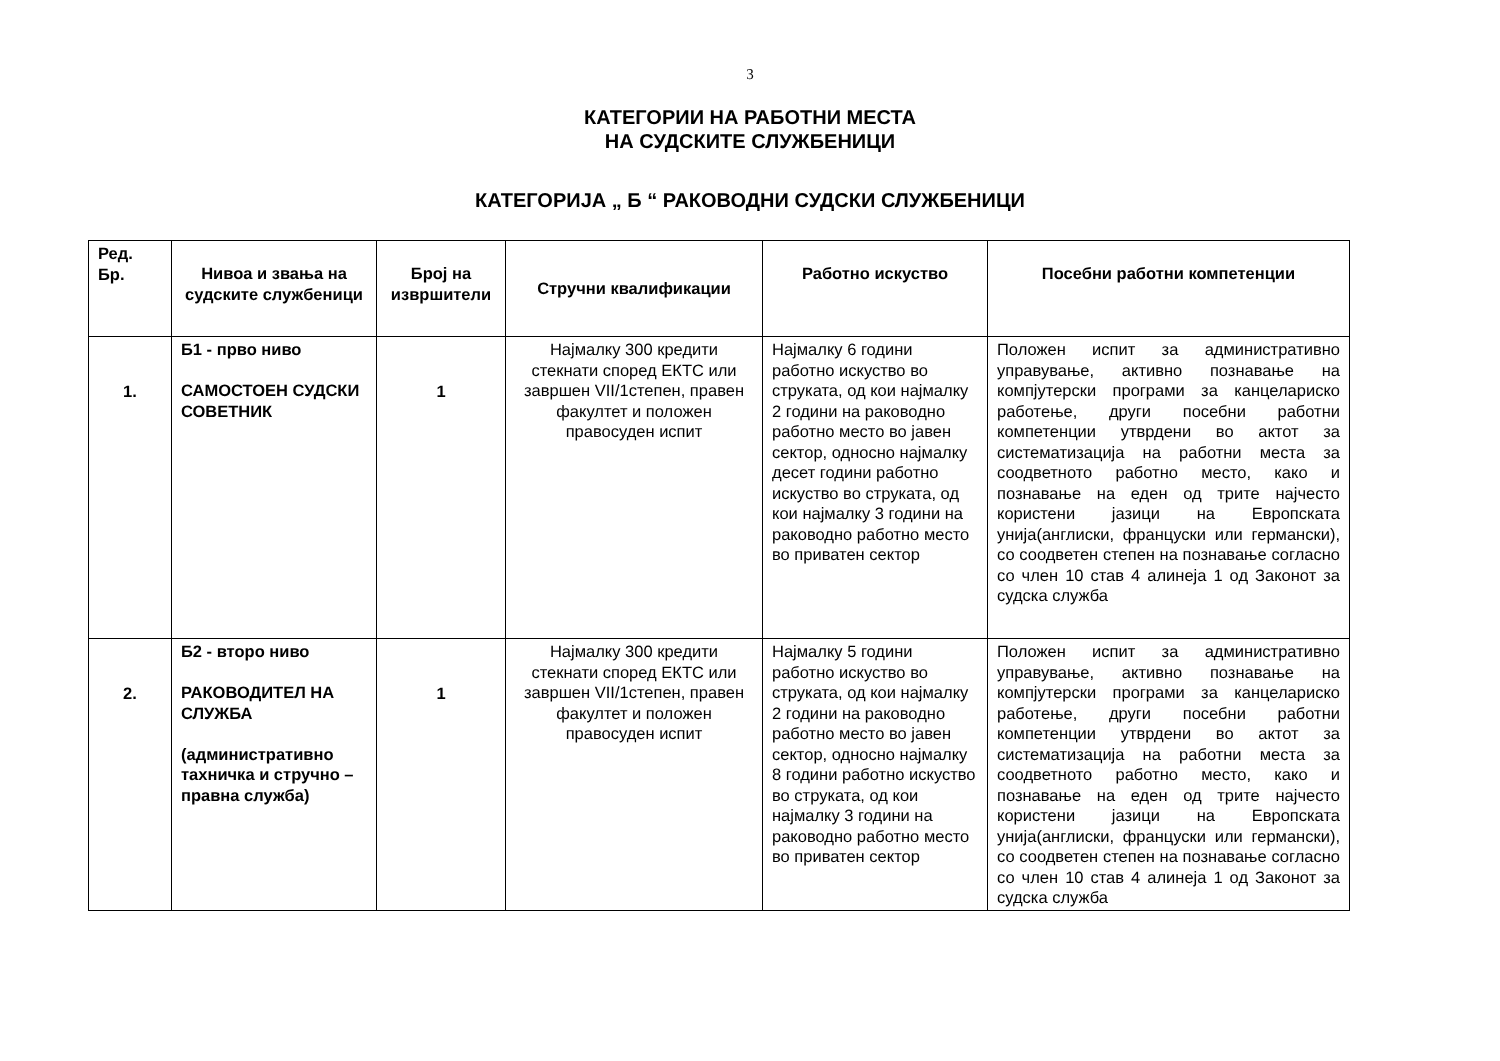3
КАТЕГОРИИ НА РАБОТНИ МЕСТА
НА СУДСКИТЕ СЛУЖБЕНИЦИ
КАТЕГОРИЈА „ Б “ РАКОВОДНИ СУДСКИ СЛУЖБЕНИЦИ
| Ред. Бр. | Нивоа и звања на судските службеници | Број на извршители | Стручни квалификации | Работно искуство | Посебни работни компетенции |
| --- | --- | --- | --- | --- | --- |
| 1. | Б1 - прво ниво САМОСТОЕН СУДСКИ СОВЕТНИК | 1 | Најмалку 300 кредити стекнати според ЕКТС или завршен VII/1степен, правен факултет и положен правосуден испит | Најмалку 6 години работно искуство во струката, од кои најмалку 2 години на раководно работно место во јавен сектор, односно најмалку десет години работно искуство во струката, од кои најмалку 3 години на раководно работно место во приватен сектор | Положен испит за административно управување, активно познавање на компјутерски програми за канцелариско работење, други посебни работни компетенции утврдени во актот за систематизација на работни места за соодветното работно место, како и познавање на еден од трите најчесто користени јазици на Европската унија(англиски, француски или германски), со соодветен степен на познавање согласно со член 10 став 4 алинеја 1 од Законот за судска служба |
| 2. | Б2 - второ ниво РАКОВОДИТЕЛ НА СЛУЖБА (административно тахничка и стручно – правна служба) | 1 | Најмалку 300 кредити стекнати според ЕКТС или завршен VII/1степен, правен факултет и положен правосуден испит | Најмалку 5 години работно искуство во струката, од кои најмалку 2 години на раководно работно место во јавен сектор, односно најмалку 8 години работно искуство во струката, од кои најмалку 3 години на раководно работно место во приватен сектор | Положен испит за административно управување, активно познавање на компјутерски програми за канцелариско работење, други посебни работни компетенции утврдени во актот за систематизација на работни места за соодветното работно место, како и познавање на еден од трите најчесто користени јазици на Европската унија(англиски, француски или германски), со соодветен степен на познавање согласно со член 10 став 4 алинеја 1 од Законот за судска служба |